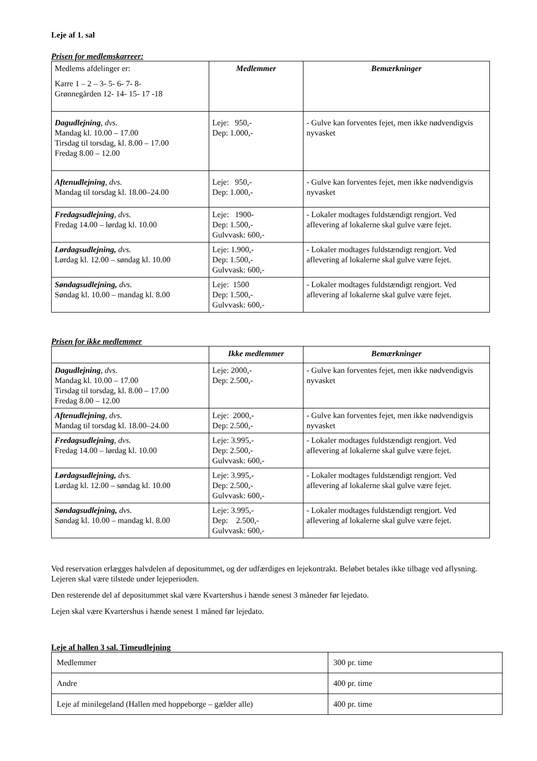Leje af 1. sal
Prisen for medlemskarreer:
| Medlems afdelinger er: Karre 1 – 2 – 3- 5- 6- 7- 8- Grønnegården 12- 14- 15- 17 -18 | Medlemmer | Bemærkninger |
| Dagudlejning , dvs. Mandag kl. 10.00 – 17.00 Tirsdag til torsdag, kl. 8.00 – 17.00 Fredag 8.00 – 12.00 | Leje: 950,- Dep: 1.000,- | - Gulve kan forventes fejet, men ikke nødvendigvis nyvasket |
| Aftenudlejning , dvs. Mandag til torsdag kl. 18.00–24.00 | Leje: 950,- Dep: 1.000,- | - Gulve kan forventes fejet, men ikke nødvendigvis nyvasket |
| Fredagsudlejning , dvs. Fredag 14.00 – lørdag kl. 10.00 | Leje: 1900- Dep: 1.500,- Gulvvask: 600,- | - Lokaler modtages fuldstændigt rengjort. Ved aflevering af lokalerne skal gulve være fejet. |
| Lørdagsudlejning, dvs. Lørdag kl. 12.00 – søndag kl. 10.00 | Leje: 1.900,- Dep: 1.500,- Gulvvask: 600,- | - Lokaler modtages fuldstændigt rengjort. Ved aflevering af lokalerne skal gulve være fejet. |
| Søndagsudlejning, dvs. Søndag kl. 10.00 – mandag kl. 8.00 | Leje: 1500 Dep: 1.500,- Gulvvask: 600,- | - Lokaler modtages fuldstændigt rengjort. Ved aflevering af lokalerne skal gulve være fejet. |
Prisen for ikke medlemmer
| | Ikke medlemmer | Bemærkninger |
| Dagudlejning , dvs. Mandag kl. 10.00 – 17.00 Tirsdag til torsdag, kl. 8.00 – 17.00 Fredag 8.00 – 12.00 | Leje: 2000,- Dep: 2.500,- | - Gulve kan forventes fejet, men ikke nødvendigvis nyvasket |
| Aftenudlejning , dvs. Mandag til torsdag kl. 18.00–24.00 | Leje: 2000,- Dep: 2.500,- | - Gulve kan forventes fejet, men ikke nødvendigvis nyvasket |
| Fredagsudlejning , dvs. Fredag 14.00 – lørdag kl. 10.00 | Leje: 3.995,- Dep: 2.500,- Gulvvask: 600,- | - Lokaler modtages fuldstændigt rengjort. Ved aflevering af lokalerne skal gulve være fejet. |
| Lørdagsudlejning, dvs. Lørdag kl. 12.00 – søndag kl. 10.00 | Leje: 3.995,- Dep: 2.500,- Gulvvask: 600,- | - Lokaler modtages fuldstændigt rengjort. Ved aflevering af lokalerne skal gulve være fejet. |
| Søndagsudlejning, dvs. Søndag kl. 10.00 – mandag kl. 8.00 | Leje: 3.995,- Dep: 2.500,- Gulvvask: 600,- | - Lokaler modtages fuldstændigt rengjort. Ved aflevering af lokalerne skal gulve være fejet. |
Ved reservation erlægges halvdelen af depositummet, og der udfærdiges en lejekontrakt. Beløbet betales ikke tilbage ved aflysning. Lejeren skal være tilstede under lejeperioden.
Den resterende del af depositummet skal være Kvartershus i hænde senest 3 måneder før lejedato.
Lejen skal være Kvartershus i hænde senest 1 måned før lejedato.
Leje af hallen 3 sal. Timeudlejning
| Medlemmer | 300 pr. time |
| Andre | 400 pr. time |
| Leje af minilegeland (Hallen med hoppeborge – gælder alle) | 400 pr. time |